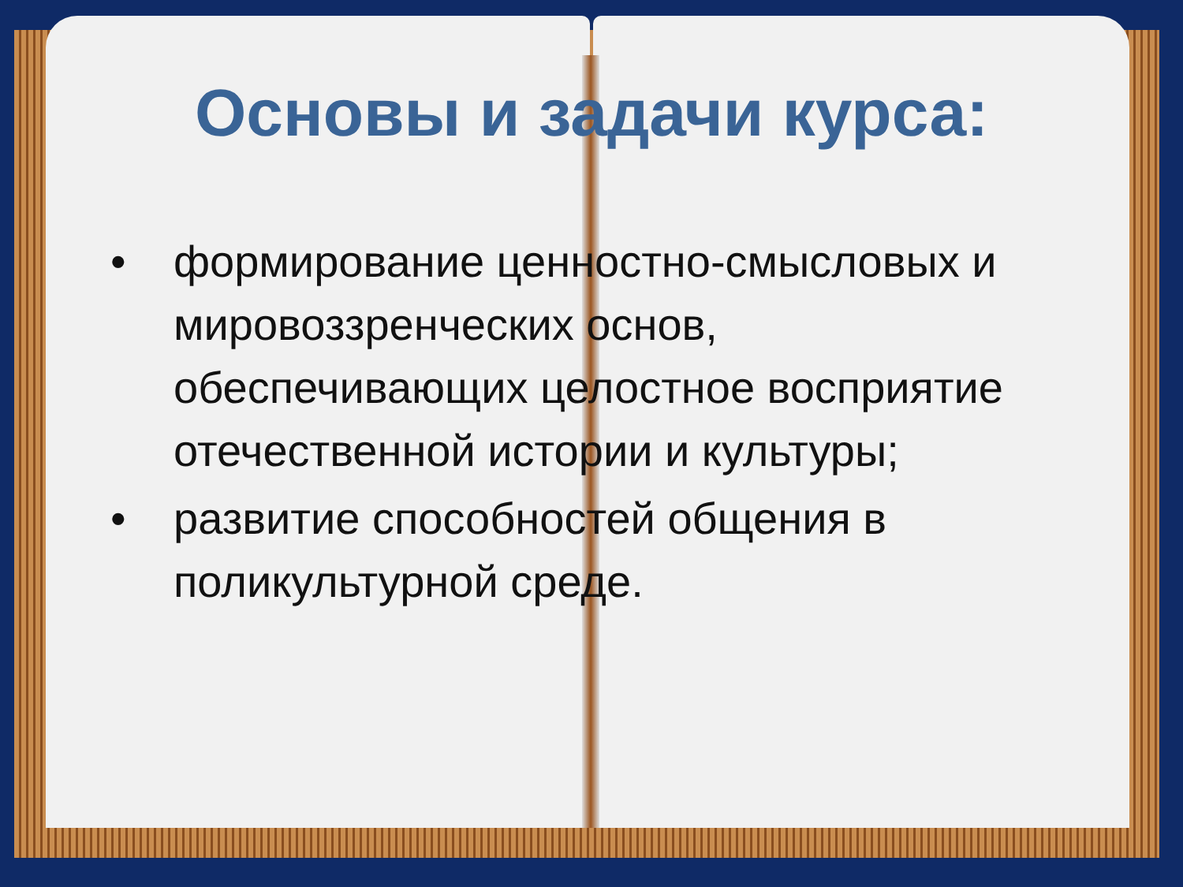Основы и задачи курса:
• формирование ценностно-смысловых и мировоззренческих основ, обеспечивающих целостное восприятие отечественной истории и культуры;
• развитие способностей общения в поликультурной среде.